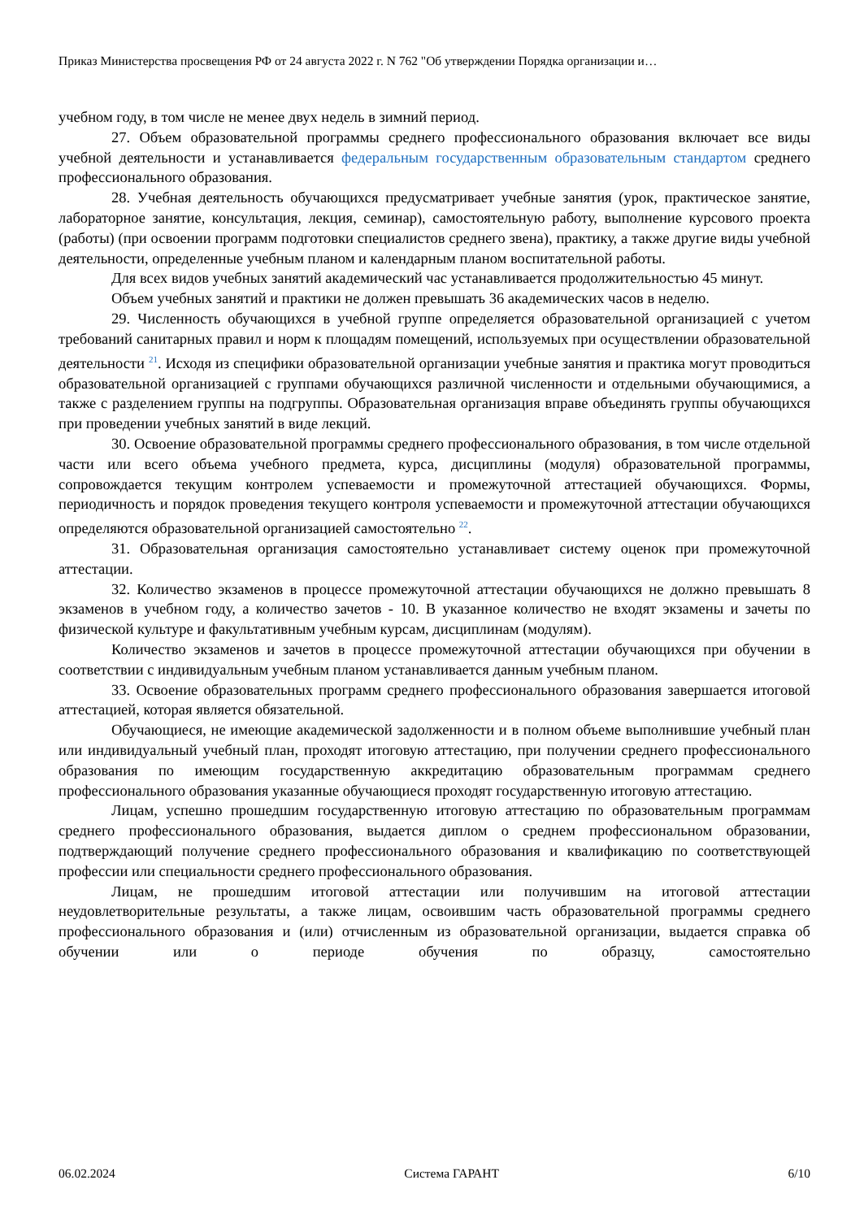Приказ Министерства просвещения РФ от 24 августа 2022 г. N 762 "Об утверждении Порядка организации и…
учебном году, в том числе не менее двух недель в зимний период.
27. Объем образовательной программы среднего профессионального образования включает все виды учебной деятельности и устанавливается федеральным государственным образовательным стандартом среднего профессионального образования.
28. Учебная деятельность обучающихся предусматривает учебные занятия (урок, практическое занятие, лабораторное занятие, консультация, лекция, семинар), самостоятельную работу, выполнение курсового проекта (работы) (при освоении программ подготовки специалистов среднего звена), практику, а также другие виды учебной деятельности, определенные учебным планом и календарным планом воспитательной работы.
Для всех видов учебных занятий академический час устанавливается продолжительностью 45 минут.
Объем учебных занятий и практики не должен превышать 36 академических часов в неделю.
29. Численность обучающихся в учебной группе определяется образовательной организацией с учетом требований санитарных правил и норм к площадям помещений, используемых при осуществлении образовательной деятельности <sup>21</sup>. Исходя из специфики образовательной организации учебные занятия и практика могут проводиться образовательной организацией с группами обучающихся различной численности и отдельными обучающимися, а также с разделением группы на подгруппы. Образовательная организация вправе объединять группы обучающихся при проведении учебных занятий в виде лекций.
30. Освоение образовательной программы среднего профессионального образования, в том числе отдельной части или всего объема учебного предмета, курса, дисциплины (модуля) образовательной программы, сопровождается текущим контролем успеваемости и промежуточной аттестацией обучающихся. Формы, периодичность и порядок проведения текущего контроля успеваемости и промежуточной аттестации обучающихся определяются образовательной организацией самостоятельно <sup>22</sup>.
31. Образовательная организация самостоятельно устанавливает систему оценок при промежуточной аттестации.
32. Количество экзаменов в процессе промежуточной аттестации обучающихся не должно превышать 8 экзаменов в учебном году, а количество зачетов - 10. В указанное количество не входят экзамены и зачеты по физической культуре и факультативным учебным курсам, дисциплинам (модулям).
Количество экзаменов и зачетов в процессе промежуточной аттестации обучающихся при обучении в соответствии с индивидуальным учебным планом устанавливается данным учебным планом.
33. Освоение образовательных программ среднего профессионального образования завершается итоговой аттестацией, которая является обязательной.
Обучающиеся, не имеющие академической задолженности и в полном объеме выполнившие учебный план или индивидуальный учебный план, проходят итоговую аттестацию, при получении среднего профессионального образования по имеющим государственную аккредитацию образовательным программам среднего профессионального образования указанные обучающиеся проходят государственную итоговую аттестацию.
Лицам, успешно прошедшим государственную итоговую аттестацию по образовательным программам среднего профессионального образования, выдается диплом о среднем профессиональном образовании, подтверждающий получение среднего профессионального образования и квалификацию по соответствующей профессии или специальности среднего профессионального образования.
Лицам, не прошедшим итоговой аттестации или получившим на итоговой аттестации неудовлетворительные результаты, а также лицам, освоившим часть образовательной программы среднего профессионального образования и (или) отчисленным из образовательной организации, выдается справка об обучении или о периоде обучения по образцу, самостоятельно
06.02.2024 Система ГАРАНТ 6/10